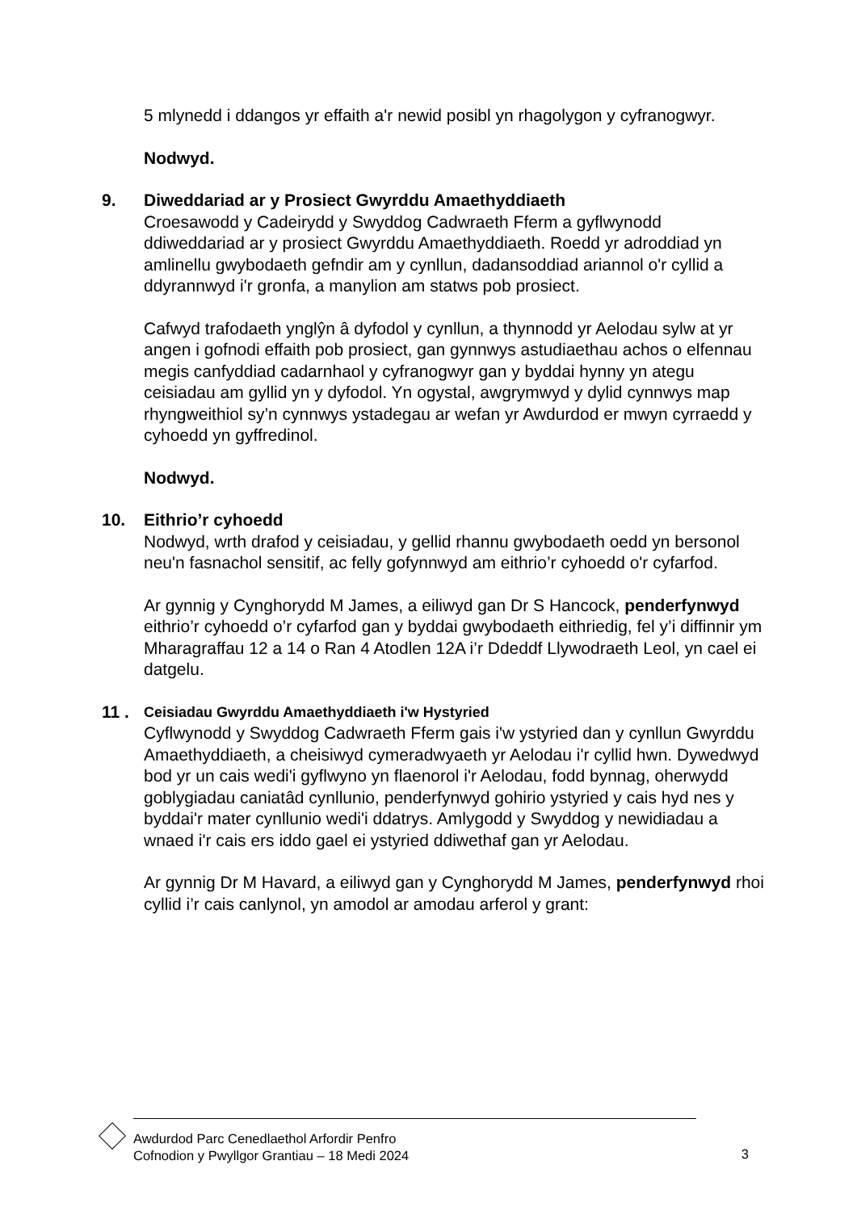5 mlynedd i ddangos yr effaith a'r newid posibl yn rhagolygon y cyfranogwyr.
Nodwyd.
9.
Diweddariad ar y Prosiect Gwyrddu Amaethyddiaeth
Croesawodd y Cadeirydd y Swyddog Cadwraeth Fferm a gyflwynodd ddiweddariad ar y prosiect Gwyrddu Amaethyddiaeth. Roedd yr adroddiad yn amlinellu gwybodaeth gefndir am y cynllun, dadansoddiad ariannol o'r cyllid a ddyrannwyd i'r gronfa, a manylion am statws pob prosiect.
Cafwyd trafodaeth ynglŷn â dyfodol y cynllun, a thynnodd yr Aelodau sylw at yr angen i gofnodi effaith pob prosiect, gan gynnwys astudiaethau achos o elfennau megis canfyddiad cadarnhaol y cyfranogwyr gan y byddai hynny yn ategu ceisiadau am gyllid yn y dyfodol. Yn ogystal, awgrymwyd y dylid cynnwys map rhyngweithiol sy’n cynnwys ystadegau ar wefan yr Awdurdod er mwyn cyrraedd y cyhoedd yn gyffredinol.
Nodwyd.
10.
Eithrio’r cyhoedd
Nodwyd, wrth drafod y ceisiadau, y gellid rhannu gwybodaeth oedd yn bersonol neu'n fasnachol sensitif, ac felly gofynnwyd am eithrio’r cyhoedd o'r cyfarfod.
Ar gynnig y Cynghorydd M James, a eiliwyd gan Dr S Hancock, penderfynwyd eithrio’r cyhoedd o’r cyfarfod gan y byddai gwybodaeth eithriedig, fel y’i diffinnir ym Mharagraffau 12 a 14 o Ran 4 Atodlen 12A i’r Ddeddf Llywodraeth Leol, yn cael ei datgelu.
11 .
Ceisiadau Gwyrddu Amaethyddiaeth i'w Hystyried
Cyflwynodd y Swyddog Cadwraeth Fferm gais i'w ystyried dan y cynllun Gwyrddu Amaethyddiaeth, a cheisiwyd cymeradwyaeth yr Aelodau i'r cyllid hwn. Dywedwyd bod yr un cais wedi'i gyflwyno yn flaenorol i'r Aelodau, fodd bynnag, oherwydd goblygiadau caniatâd cynllunio, penderfynwyd gohirio ystyried y cais hyd nes y byddai'r mater cynllunio wedi'i ddatrys. Amlygodd y Swyddog y newidiadau a wnaed i'r cais ers iddo gael ei ystyried ddiwethaf gan yr Aelodau.
Ar gynnig Dr M Havard, a eiliwyd gan y Cynghorydd M James, penderfynwyd rhoi cyllid i’r cais canlynol, yn amodol ar amodau arferol y grant:
Awdurdod Parc Cenedlaethol Arfordir Penfro
Cofnodion y Pwyllgor Grantiau – 18 Medi 2024
3